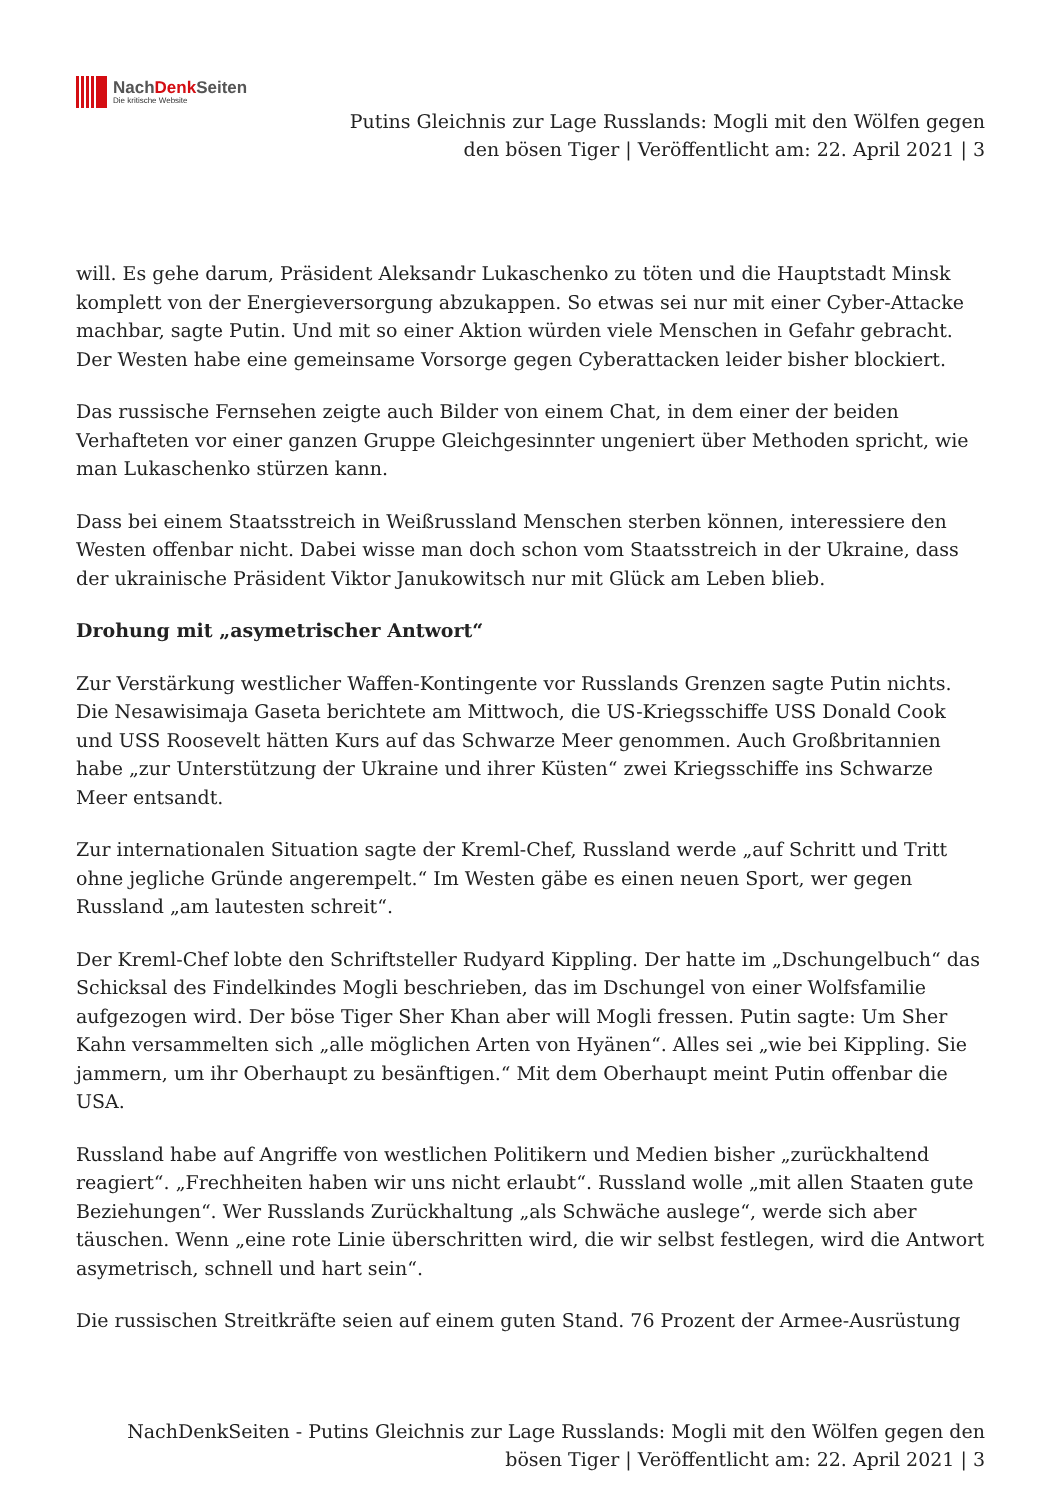NachDenk Seiten
Die kritische Website
Putins Gleichnis zur Lage Russlands: Mogli mit den Wölfen gegen
den bösen Tiger | Veröffentlicht am: 22. April 2021 | 3
will. Es gehe darum, Präsident Aleksandr Lukaschenko zu töten und die Hauptstadt Minsk komplett von der Energieversorgung abzukappen. So etwas sei nur mit einer Cyber-Attacke machbar, sagte Putin. Und mit so einer Aktion würden viele Menschen in Gefahr gebracht. Der Westen habe eine gemeinsame Vorsorge gegen Cyberattacken leider bisher blockiert.
Das russische Fernsehen zeigte auch Bilder von einem Chat, in dem einer der beiden Verhafteten vor einer ganzen Gruppe Gleichgesinnter ungeniert über Methoden spricht, wie man Lukaschenko stürzen kann.
Dass bei einem Staatsstreich in Weißrussland Menschen sterben können, interessiere den Westen offenbar nicht. Dabei wisse man doch schon vom Staatsstreich in der Ukraine, dass der ukrainische Präsident Viktor Janukowitsch nur mit Glück am Leben blieb.
Drohung mit „asymetrischer Antwort“
Zur Verstärkung westlicher Waffen-Kontingente vor Russlands Grenzen sagte Putin nichts. Die Nesawisimaja Gaseta berichtete am Mittwoch, die US-Kriegsschiffe USS Donald Cook und USS Roosevelt hätten Kurs auf das Schwarze Meer genommen. Auch Großbritannien habe „zur Unterstützung der Ukraine und ihrer Küsten“ zwei Kriegsschiffe ins Schwarze Meer entsandt.
Zur internationalen Situation sagte der Kreml-Chef, Russland werde „auf Schritt und Tritt ohne jegliche Gründe angerempelt.“ Im Westen gäbe es einen neuen Sport, wer gegen Russland „am lautesten schreit“.
Der Kreml-Chef lobte den Schriftsteller Rudyard Kippling. Der hatte im „Dschungelbuch“ das Schicksal des Findelkindes Mogli beschrieben, das im Dschungel von einer Wolfsfamilie aufgezogen wird. Der böse Tiger Sher Khan aber will Mogli fressen. Putin sagte: Um Sher Kahn versammelten sich „alle möglichen Arten von Hyänen“. Alles sei „wie bei Kippling. Sie jammern, um ihr Oberhaupt zu besänftigen.“ Mit dem Oberhaupt meint Putin offenbar die USA.
Russland habe auf Angriffe von westlichen Politikern und Medien bisher „zurückhaltend reagiert“. „Frechheiten haben wir uns nicht erlaubt“. Russland wolle „mit allen Staaten gute Beziehungen“. Wer Russlands Zurückhaltung „als Schwäche auslege“, werde sich aber täuschen. Wenn „eine rote Linie überschritten wird, die wir selbst festlegen, wird die Antwort asymetrisch, schnell und hart sein“.
Die russischen Streitkräfte seien auf einem guten Stand. 76 Prozent der Armee-Ausrüstung
NachDenkSeiten - Putins Gleichnis zur Lage Russlands: Mogli mit den Wölfen gegen den
bösen Tiger | Veröffentlicht am: 22. April 2021 | 3